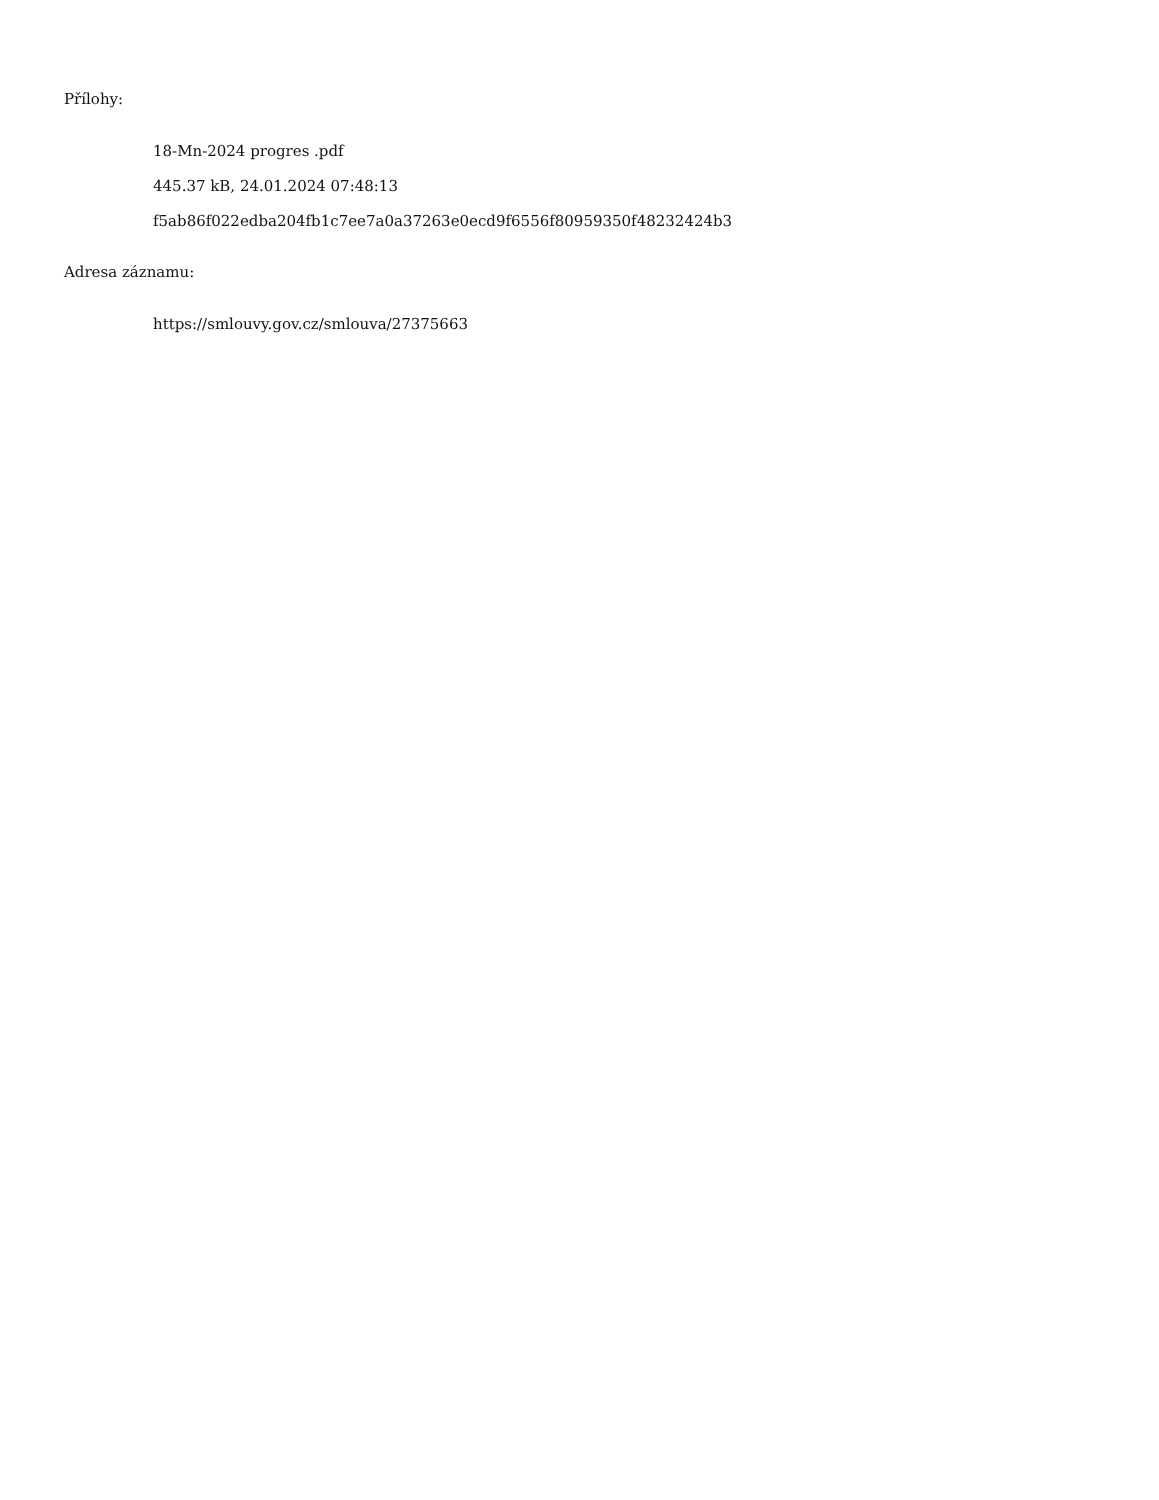Přílohy:
18-Mn-2024 progres .pdf
445.37 kB, 24.01.2024 07:48:13
f5ab86f022edba204fb1c7ee7a0a37263e0ecd9f6556f80959350f48232424b3
Adresa záznamu:
https://smlouvy.gov.cz/smlouva/27375663